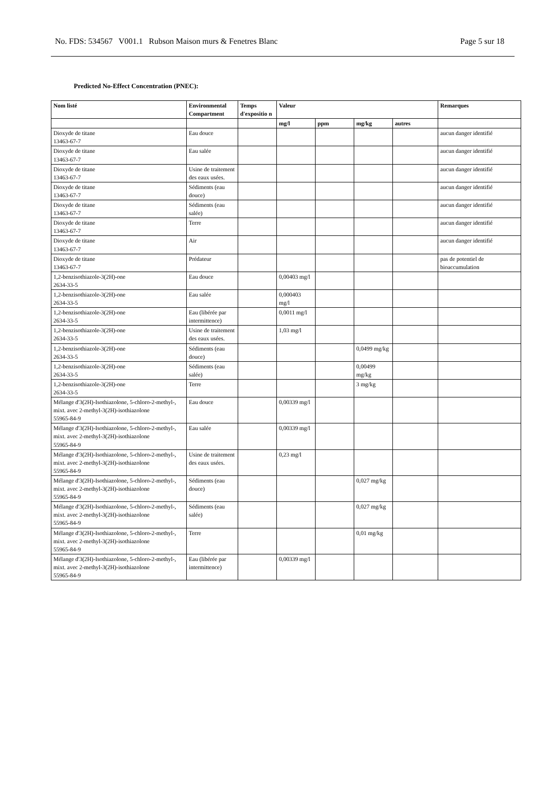No. FDS: 534567 V001.1 Rubson Maison murs & Fenetres Blanc Page 5 sur 18
Predicted No-Effect Concentration (PNEC):
| Nom listé | Environmental Compartment | Temps d'expositio n | Valeur | | | | Remarques |
| --- | --- | --- | --- | --- | --- | --- | --- |
| | | | mg/l | ppm | mg/kg | autres | |
| Dioxyde de titane 13463-67-7 | Eau douce | | | | | | aucun danger identifié |
| Dioxyde de titane 13463-67-7 | Eau salée | | | | | | aucun danger identifié |
| Dioxyde de titane 13463-67-7 | Usine de traitement des eaux usées. | | | | | | aucun danger identifié |
| Dioxyde de titane 13463-67-7 | Sédiments (eau douce) | | | | | | aucun danger identifié |
| Dioxyde de titane 13463-67-7 | Sédiments (eau salée) | | | | | | aucun danger identifié |
| Dioxyde de titane 13463-67-7 | Terre | | | | | | aucun danger identifié |
| Dioxyde de titane 13463-67-7 | Air | | | | | | aucun danger identifié |
| Dioxyde de titane 13463-67-7 | Prédateur | | | | | | pas de potentiel de bioaccumulation |
| 1,2-benzisothiazole-3(2H)-one 2634-33-5 | Eau douce | | 0,00403 mg/l | | | | |
| 1,2-benzisothiazole-3(2H)-one 2634-33-5 | Eau salée | | 0,000403 mg/l | | | | |
| 1,2-benzisothiazole-3(2H)-one 2634-33-5 | Eau (libérée par intermittence) | | 0,0011 mg/l | | | | |
| 1,2-benzisothiazole-3(2H)-one 2634-33-5 | Usine de traitement des eaux usées. | | 1,03 mg/l | | | | |
| 1,2-benzisothiazole-3(2H)-one 2634-33-5 | Sédiments (eau douce) | | | | 0,0499 mg/kg | | |
| 1,2-benzisothiazole-3(2H)-one 2634-33-5 | Sédiments (eau salée) | | | | 0,00499 mg/kg | | |
| 1,2-benzisothiazole-3(2H)-one 2634-33-5 | Terre | | | | 3 mg/kg | | |
| Mélange d'3(2H)-Isothiazolone, 5-chloro-2-methyl-, mixt. avec 2-methyl-3(2H)-isothiazolone 55965-84-9 | Eau douce | | 0,00339 mg/l | | | | |
| Mélange d'3(2H)-Isothiazolone, 5-chloro-2-methyl-, mixt. avec 2-methyl-3(2H)-isothiazolone 55965-84-9 | Eau salée | | 0,00339 mg/l | | | | |
| Mélange d'3(2H)-Isothiazolone, 5-chloro-2-methyl-, mixt. avec 2-methyl-3(2H)-isothiazolone 55965-84-9 | Usine de traitement des eaux usées. | | 0,23 mg/l | | | | |
| Mélange d'3(2H)-Isothiazolone, 5-chloro-2-methyl-, mixt. avec 2-methyl-3(2H)-isothiazolone 55965-84-9 | Sédiments (eau douce) | | | | 0,027 mg/kg | | |
| Mélange d'3(2H)-Isothiazolone, 5-chloro-2-methyl-, mixt. avec 2-methyl-3(2H)-isothiazolone 55965-84-9 | Sédiments (eau salée) | | | | 0,027 mg/kg | | |
| Mélange d'3(2H)-Isothiazolone, 5-chloro-2-methyl-, mixt. avec 2-methyl-3(2H)-isothiazolone 55965-84-9 | Terre | | | | 0,01 mg/kg | | |
| Mélange d'3(2H)-Isothiazolone, 5-chloro-2-methyl-, mixt. avec 2-methyl-3(2H)-isothiazolone 55965-84-9 | Eau (libérée par intermittence) | | 0,00339 mg/l | | | | |